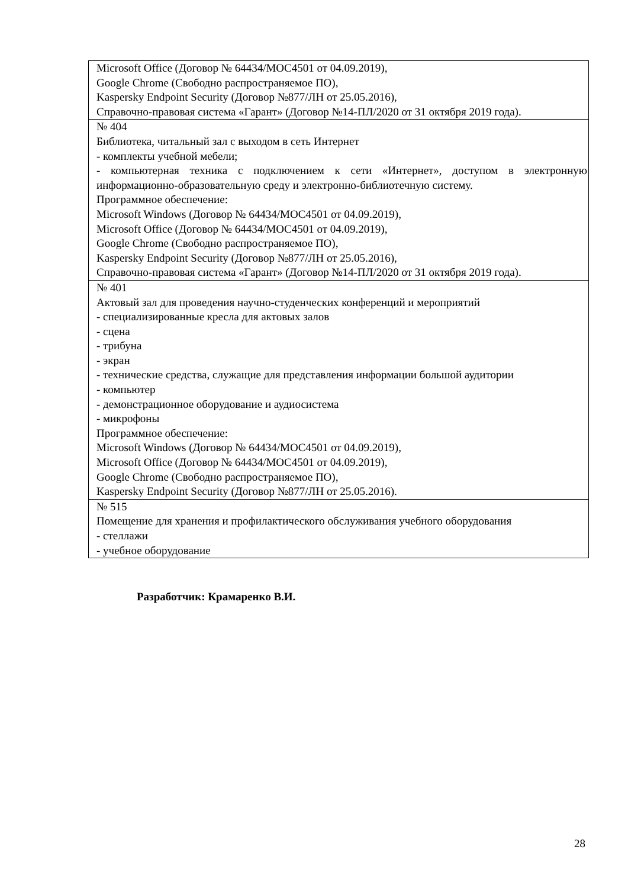| Microsoft Office (Договор № 64434/MOC4501 от 04.09.2019), Google Chrome (Свободно распространяемое ПО), Kaspersky Endpoint Security (Договор №877/ЛН от 25.05.2016), Справочно-правовая система «Гарант» (Договор №14-ПЛ/2020 от 31 октября 2019 года). |
| № 404 Библиотека, читальный зал с выходом в сеть Интернет - комплекты учебной мебели; - компьютерная техника с подключением к сети «Интернет», доступом в электронную информационно-образовательную среду и электронно-библиотечную систему. Программное обеспечение: Microsoft Windows (Договор № 64434/MOC4501 от 04.09.2019), Microsoft Office (Договор № 64434/MOC4501 от 04.09.2019), Google Chrome (Свободно распространяемое ПО), Kaspersky Endpoint Security (Договор №877/ЛН от 25.05.2016), Справочно-правовая система «Гарант» (Договор №14-ПЛ/2020 от 31 октября 2019 года). |
| № 401 Актовый зал для проведения научно-студенческих конференций и мероприятий - специализированные кресла для актовых залов - сцена - трибуна - экран - технические средства, служащие для представления информации большой аудитории - компьютер - демонстрационное оборудование и аудиосистема - микрофоны Программное обеспечение: Microsoft Windows (Договор № 64434/MOC4501 от 04.09.2019), Microsoft Office (Договор № 64434/MOC4501 от 04.09.2019), Google Chrome (Свободно распространяемое ПО), Kaspersky Endpoint Security (Договор №877/ЛН от 25.05.2016). |
| № 515 Помещение для хранения и профилактического обслуживания учебного оборудования - стеллажи - учебное оборудование |
Разработчик: Крамаренко В.И.
28